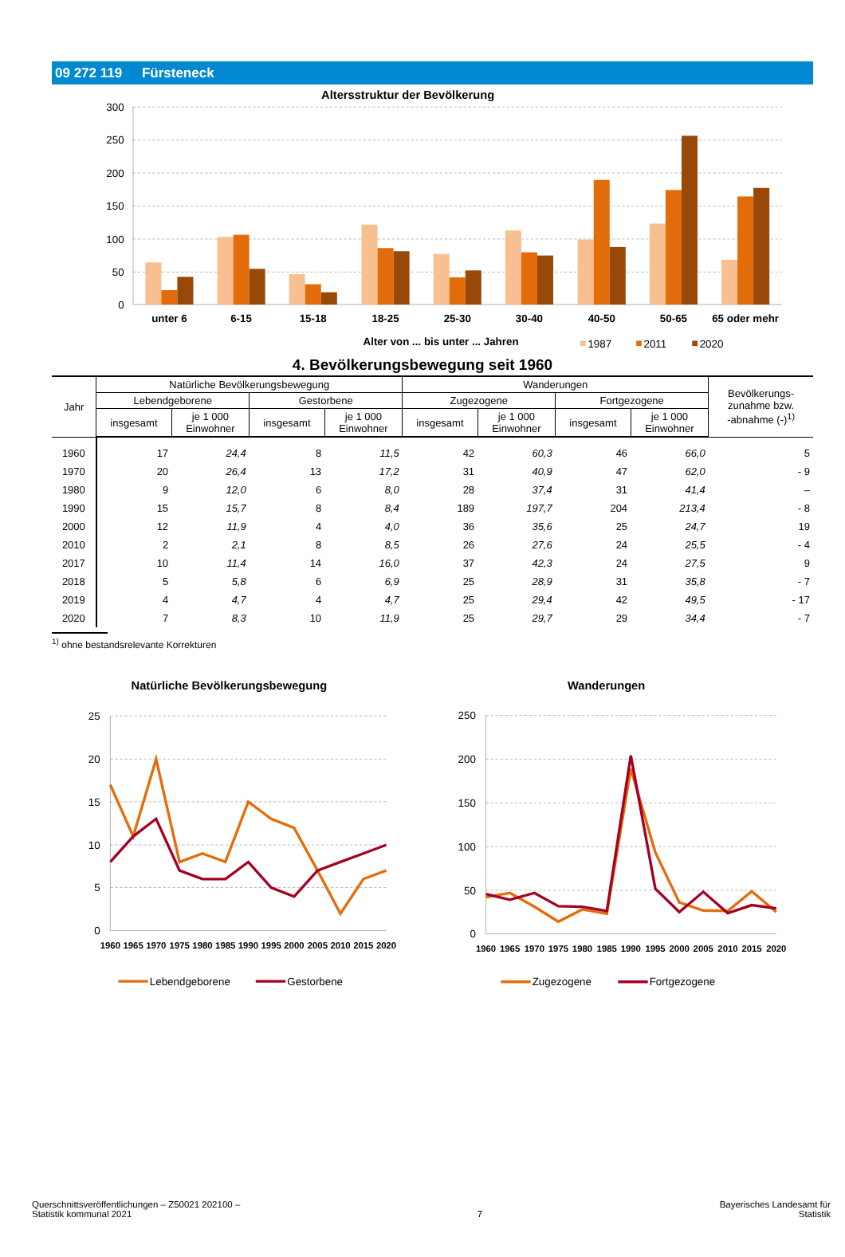09 272 119 Fürsteneck
Altersstruktur der Bevölkerung
300
250
200
150
100
50
0
unter 6
6-15
15-18
18-25
25-30
30-40
40-50
50-65
65 oder mehr
Alter von ... bis unter ... Jahren
1987
2011
2020
4. Bevölkerungsbewegung seit 1960
| Jahr | Natürliche Bevölkerungsbewegung | | | | Wanderungen | | | | Bevölkerungs- zunahme bzw. -abnahme (-)<sup>1)</sup> |
| --- | --- | --- | --- | --- | --- | --- | --- | --- | --- |
| | Lebendgeborene | | Gestorbene | | Zugezogene | | Fortgezogene | | |
| | insgesamt | je 1 000 Einwohner | insgesamt | je 1 000 Einwohner | insgesamt | je 1 000 Einwohner | insgesamt | je 1 000 Einwohner | |
| 1960 | 17 | 24,4 | 8 | 11,5 | 42 | 60,3 | 46 | 66,0 | 5 |
| 1970 | 20 | 26,4 | 13 | 17,2 | 31 | 40,9 | 47 | 62,0 | - 9 |
| 1980 | 9 | 12,0 | 6 | 8,0 | 28 | 37,4 | 31 | 41,4 | – |
| 1990 | 15 | 15,7 | 8 | 8,4 | 189 | 197,7 | 204 | 213,4 | - 8 |
| 2000 | 12 | 11,9 | 4 | 4,0 | 36 | 35,6 | 25 | 24,7 | 19 |
| 2010 | 2 | 2,1 | 8 | 8,5 | 26 | 27,6 | 24 | 25,5 | - 4 |
| 2017 | 10 | 11,4 | 14 | 16,0 | 37 | 42,3 | 24 | 27,5 | 9 |
| 2018 | 5 | 5,8 | 6 | 6,9 | 25 | 28,9 | 31 | 35,8 | - 7 |
| 2019 | 4 | 4,7 | 4 | 4,7 | 25 | 29,4 | 42 | 49,5 | - 17 |
| 2020 | 7 | 8,3 | 10 | 11,9 | 25 | 29,7 | 29 | 34,4 | - 7 |
<sup>1)</sup> ohne bestandsrelevante Korrekturen
Natürliche Bevölkerungsbewegung
25
20
15
10
5
0
1960
1965
1970
1975
1980
1985
1990
1995
2000
2005
2010
2015
2020
Lebendgeborene
Gestorbene
Wanderungen
250
200
150
100
50
0
1960
1965
1970
1975
1980
1985
1990
1995
2000
2005
2010
2015
2020
Zugezogene
Fortgezogene
Querschnittsveröffentlichungen – Z50021 202100 –
Statistik kommunal 2021
7
Bayerisches Landesamt für
Statistik